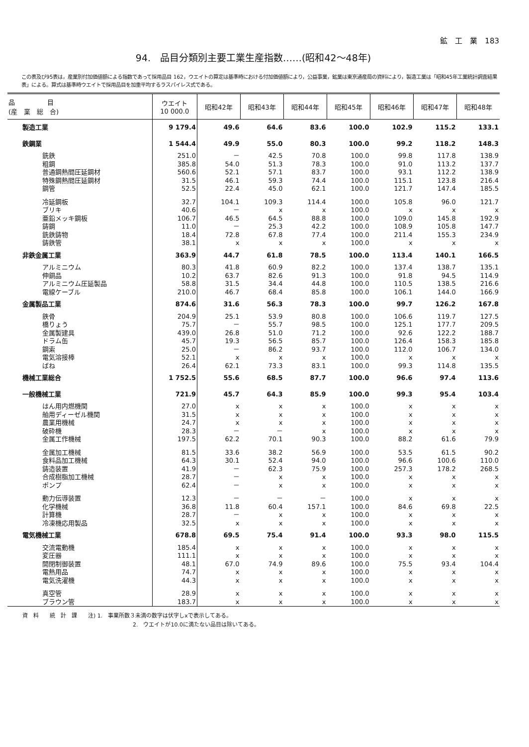鉱　工　業　183
94.　品目分類別主要工業生産指数……(昭和42～48年)
この表及び95表は，産業別付加価値額による指数であって採用品目 162，ウエイトの算定は基準時における付加価値額により，公益事業，鉱業は東京通産局の資料により，製造工業は「昭和45年工業統計調査結果表」による。算式は基準時ウエイトで採用品目を加重平均するラスパイレス式である。
| 品 目 (産 業 総 合) | ウエイト 10 000.0 | 昭和42年 | 昭和43年 | 昭和44年 | 昭和45年 | 昭和46年 | 昭和47年 | 昭和48年 |
| --- | --- | --- | --- | --- | --- | --- | --- | --- |
| 製造工業 | 9 179.4 | 49.6 | 64.6 | 83.6 | 100.0 | 102.9 | 115.2 | 133.1 |
| 鉄鋼業 | 1 544.4 | 49.9 | 55.0 | 80.3 | 100.0 | 99.2 | 118.2 | 148.3 |
| 銑鉄 | 251.0 | － | 42.5 | 70.8 | 100.0 | 99.8 | 117.8 | 138.9 |
| 粗鋼 | 385.8 | 54.0 | 51.3 | 78.3 | 100.0 | 91.0 | 113.2 | 137.7 |
| 普通鋼熱間圧延鋼材 | 560.6 | 52.1 | 57.1 | 83.7 | 100.0 | 93.1 | 112.2 | 138.9 |
| 特殊鋼熱間圧延鋼材 | 31.5 | 46.1 | 59.3 | 74.4 | 100.0 | 115.1 | 123.8 | 216.4 |
| 鋼管 | 52.5 | 22.4 | 45.0 | 62.1 | 100.0 | 121.7 | 147.4 | 185.5 |
| 冷延鋼板 | 32.7 | 104.1 | 109.3 | 114.4 | 100.0 | 105.8 | 96.0 | 121.7 |
| ブリキ | 40.6 | － | x | x | 100.0 | x | x | x |
| 亜鉛メッキ鋼板 | 106.7 | 46.5 | 64.5 | 88.8 | 100.0 | 109.0 | 145.8 | 192.9 |
| 鋳鋼 | 11.0 | － | 25.3 | 42.2 | 100.0 | 108.9 | 105.8 | 147.7 |
| 銑鉄鋳物 | 18.4 | 72.8 | 67.8 | 77.4 | 100.0 | 211.4 | 155.3 | 234.9 |
| 鋳鉄管 | 38.1 | x | x | x | 100.0 | x | x | x |
| 非鉄金属工業 | 363.9 | 44.7 | 61.8 | 78.5 | 100.0 | 113.4 | 140.1 | 166.5 |
| アルミニウム | 80.3 | 41.8 | 60.9 | 82.2 | 100.0 | 137.4 | 138.7 | 135.1 |
| 伸銅品 | 10.2 | 63.7 | 82.6 | 91.3 | 100.0 | 91.8 | 94.5 | 114.9 |
| アルミニウム圧延製品 | 58.8 | 31.5 | 34.4 | 44.8 | 100.0 | 110.5 | 138.5 | 216.6 |
| 電線ケーブル | 210.0 | 46.7 | 68.4 | 85.8 | 100.0 | 106.1 | 144.0 | 166.9 |
| 金属製品工業 | 874.6 | 31.6 | 56.3 | 78.3 | 100.0 | 99.7 | 126.2 | 167.8 |
| 鉄骨 | 204.9 | 25.1 | 53.9 | 80.8 | 100.0 | 106.6 | 119.7 | 127.5 |
| 橋りょう | 75.7 | － | 55.7 | 98.5 | 100.0 | 125.1 | 177.7 | 209.5 |
| 金属製建具 | 439.0 | 26.8 | 51.0 | 71.2 | 100.0 | 92.6 | 122.2 | 188.7 |
| ドラム缶 | 45.7 | 19.3 | 56.5 | 85.7 | 100.0 | 126.4 | 158.3 | 185.8 |
| 鋼索 | 25.0 | － | 86.2 | 93.7 | 100.0 | 112.0 | 106.7 | 134.0 |
| 電気溶接棒 | 52.1 | x | x | x | 100.0 | x | x | x |
| ばね | 26.4 | 62.1 | 73.3 | 83.1 | 100.0 | 99.3 | 114.8 | 135.5 |
| 機械工業総合 | 1 752.5 | 55.6 | 68.5 | 87.7 | 100.0 | 96.6 | 97.4 | 113.6 |
| 一般機械工業 | 721.9 | 45.7 | 64.3 | 85.9 | 100.0 | 99.3 | 95.4 | 103.4 |
| はん用内燃機関 | 27.0 | x | x | x | 100.0 | x | x | x |
| 舶用ディーゼル機関 | 31.5 | x | x | x | 100.0 | x | x | x |
| 農業用機械 | 24.7 | x | x | x | 100.0 | x | x | x |
| 破砕機 | 28.3 | － | － | x | 100.0 | x | x | x |
| 金属工作機械 | 197.5 | 62.2 | 70.1 | 90.3 | 100.0 | 88.2 | 61.6 | 79.9 |
| 金属加工機械 | 81.5 | 33.6 | 38.2 | 56.9 | 100.0 | 53.5 | 61.5 | 90.2 |
| 食料品加工機械 | 64.3 | 30.1 | 52.4 | 94.0 | 100.0 | 96.6 | 100.6 | 110.0 |
| 鋳造装置 | 41.9 | － | 62.3 | 75.9 | 100.0 | 257.3 | 178.2 | 268.5 |
| 合成樹脂加工機械 | 28.7 | － | x | x | 100.0 | x | x | x |
| ポンプ | 62.4 | － | x | x | 100.0 | x | x | x |
| 動力伝導装置 | 12.3 | － | － | － | 100.0 | x | x | x |
| 化学機械 | 36.8 | 11.8 | 60.4 | 157.1 | 100.0 | 84.6 | 69.8 | 22.5 |
| 計算機 | 28.7 | － | x | x | 100.0 | x | x | x |
| 冷凍機応用製品 | 32.5 | x | x | x | 100.0 | x | x | x |
| 電気機械工業 | 678.8 | 69.5 | 75.4 | 91.4 | 100.0 | 93.3 | 98.0 | 115.5 |
| 交流電動機 | 185.4 | x | x | x | 100.0 | x | x | x |
| 変圧器 | 111.1 | x | x | x | 100.0 | x | x | x |
| 開閉制御装置 | 48.1 | 67.0 | 74.9 | 89.6 | 100.0 | 75.5 | 93.4 | 104.4 |
| 電熱用品 | 74.7 | x | x | x | 100.0 | x | x | x |
| 電気洗濯機 | 44.3 | x | x | x | 100.0 | x | x | x |
| 真空管 | 28.9 | x | x | x | 100.0 | x | x | x |
| ブラウン管 | 183.7 | x | x | x | 100.0 | x | x | x |
資　料　　統　計　課　　注) 1.　事業所数３未満の数字は伏字しxで表示してある。
2.　ウエイトが10.0に満たない品目は除いてある。